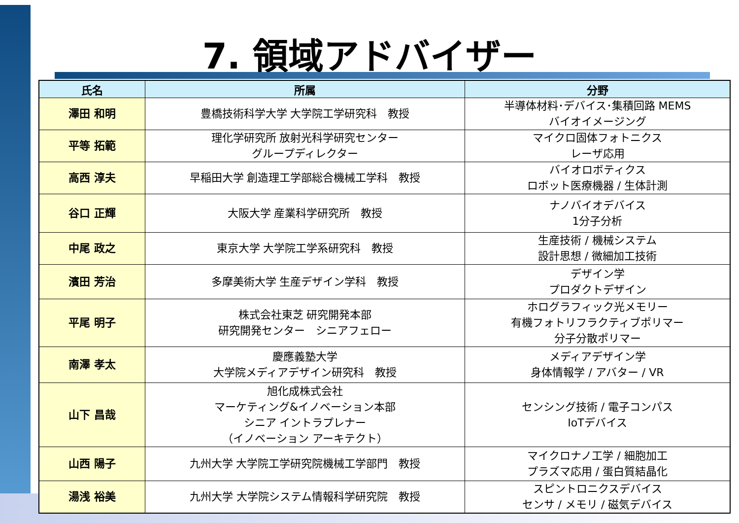7. 領域アドバイザー
| 氏名 | 所属 | 分野 |
| --- | --- | --- |
| 澤田 和明 | 豊橋技術科学大学 大学院工学研究科 教授 | 半導体材料･デバイス･集積回路 MEMS バイオイメージング |
| 平等 拓範 | 理化学研究所 放射光科学研究センター グループディレクター | マイクロ固体フォトニクス レーザ応用 |
| 高西 淳夫 | 早稲田大学 創造理工学部総合機械工学科 教授 | バイオロボティクス ロボット医療機器 / 生体計測 |
| 谷口 正輝 | 大阪大学 産業科学研究所 教授 | ナノバイオデバイス 1分子分析 |
| 中尾 政之 | 東京大学 大学院工学系研究科 教授 | 生産技術 / 機械システム 設計思想 / 微細加工技術 |
| 濱田 芳治 | 多摩美術大学 生産デザイン学科 教授 | デザイン学 プロダクトデザイン |
| 平尾 明子 | 株式会社東芝 研究開発本部 研究開発センター シニアフェロー | ホログラフィック光メモリー 有機フォトリフラクティブポリマー 分子分散ポリマー |
| 南澤 孝太 | 慶應義塾大学 大学院メディアデザイン研究科 教授 | メディアデザイン学 身体情報学 / アバター / VR |
| 山下 昌哉 | 旭化成株式会社 マーケティング&イノベーション本部 シニア イントラプレナー （イノベーション アーキテクト） | センシング技術 / 電子コンパス IoTデバイス |
| 山西 陽子 | 九州大学 大学院工学研究院機械工学部門 教授 | マイクロナノ工学 / 細胞加工 プラズマ応用 / 蛋白質結晶化 |
| 湯浅 裕美 | 九州大学 大学院システム情報科学研究院 教授 | スピントロニクスデバイス センサ / メモリ / 磁気デバイス |